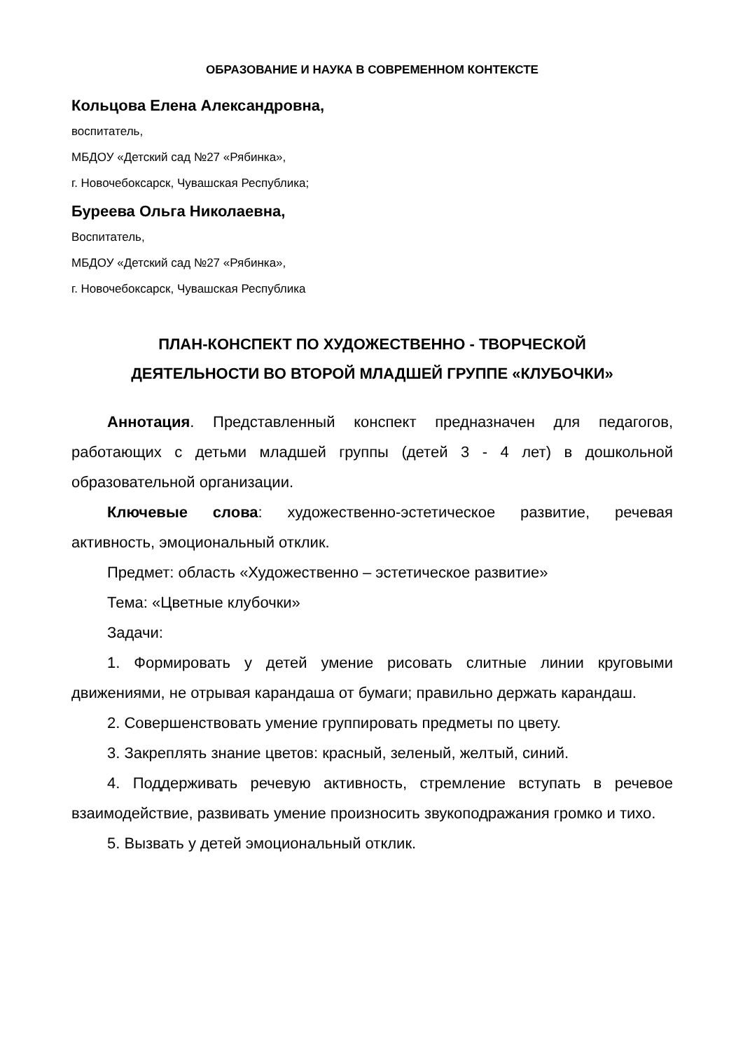ОБРАЗОВАНИЕ И НАУКА В СОВРЕМЕННОМ КОНТЕКСТЕ
Кольцова Елена Александровна,
воспитатель,
МБДОУ «Детский сад №27 «Рябинка»,
г. Новочебоксарск, Чувашская Республика;
Буреева Ольга Николаевна,
Воспитатель,
МБДОУ «Детский сад №27 «Рябинка»,
г. Новочебоксарск, Чувашская Республика
ПЛАН-КОНСПЕКТ ПО ХУДОЖЕСТВЕННО - ТВОРЧЕСКОЙ
ДЕЯТЕЛЬНОСТИ ВО ВТОРОЙ МЛАДШЕЙ ГРУППЕ «КЛУБОЧКИ»
Аннотация. Представленный конспект предназначен для педагогов, работающих с детьми младшей группы (детей 3 - 4 лет) в дошкольной образовательной организации.
Ключевые слова: художественно-эстетическое развитие, речевая активность, эмоциональный отклик.
Предмет: область «Художественно – эстетическое развитие»
Тема: «Цветные клубочки»
Задачи:
1. Формировать у детей умение рисовать слитные линии круговыми движениями, не отрывая карандаша от бумаги; правильно держать карандаш.
2. Совершенствовать умение группировать предметы по цвету.
3. Закреплять знание цветов: красный, зеленый, желтый, синий.
4. Поддерживать речевую активность, стремление вступать в речевое взаимодействие, развивать умение произносить звукоподражания громко и тихо.
5. Вызвать у детей эмоциональный отклик.